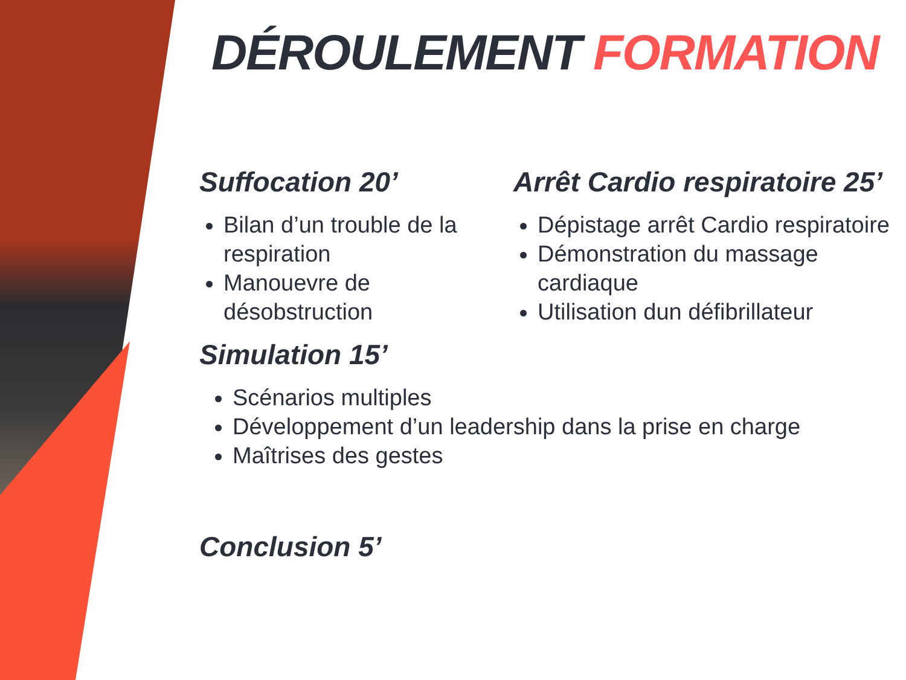DÉROULEMENT FORMATION
Suffocation 20’
Bilan d’un trouble de la respiration
Manouevre de désobstruction
Arrêt Cardio respiratoire 25’
Dépistage arrêt Cardio respiratoire
Démonstration du massage cardiaque
Utilisation dun défibrillateur
Simulation 15’
Scénarios multiples
Développement d’un leadership dans la prise en charge
Maîtrises des gestes
Conclusion 5’